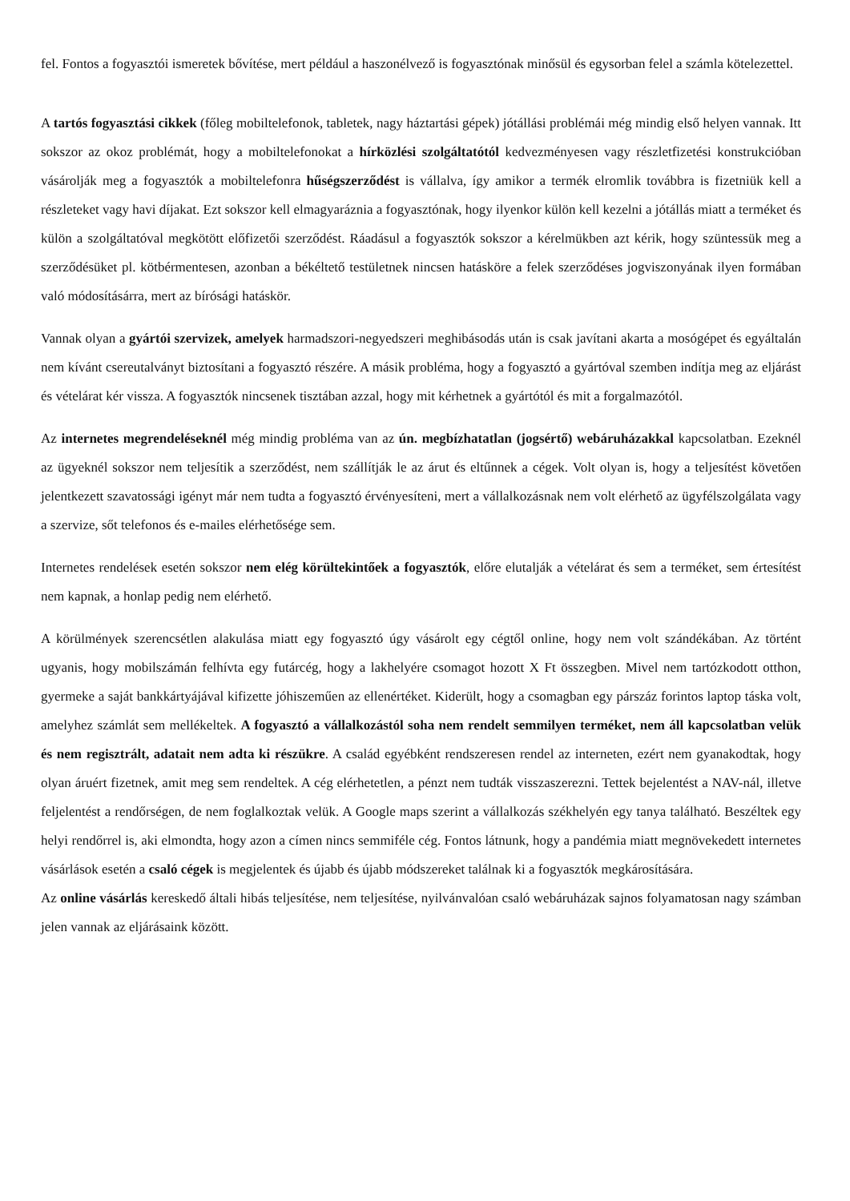fel. Fontos a fogyasztói ismeretek bővítése, mert például a haszonélvező is fogyasztónak minősül és egysorban felel a számla kötelezettel.
A tartós fogyasztási cikkek (főleg mobiltelefonok, tabletek, nagy háztartási gépek) jótállási problémái még mindig első helyen vannak. Itt sokszor az okoz problémát, hogy a mobiltelefonokat a hírközlési szolgáltatótól kedvezményesen vagy részletfizetési konstrukcióban vásárolják meg a fogyasztók a mobiltelefonra hűségszerződést is vállalva, így amikor a termék elromlik továbbra is fizetniük kell a részleteket vagy havi díjakat. Ezt sokszor kell elmagyaráznia a fogyasztónak, hogy ilyenkor külön kell kezelni a jótállás miatt a terméket és külön a szolgáltatóval megkötött előfizetői szerződést. Ráadásul a fogyasztók sokszor a kérelmükben azt kérik, hogy szüntessük meg a szerződésüket pl. kötbérmentesen, azonban a békéltető testületnek nincsen hatásköre a felek szerződéses jogviszonyának ilyen formában való módosításárra, mert az bírósági hatáskör.
Vannak olyan a gyártói szervizek, amelyek harmadszori-negyedszeri meghibásodás után is csak javítani akarta a mosógépet és egyáltalán nem kívánt csereutalványt biztosítani a fogyasztó részére. A másik probléma, hogy a fogyasztó a gyártóval szemben indítja meg az eljárást és vételárat kér vissza. A fogyasztók nincsenek tisztában azzal, hogy mit kérhetnek a gyártótól és mit a forgalmazótól.
Az internetes megrendeléseknél még mindig probléma van az ún. megbízhatatlan (jogsértő) webáruházakkal kapcsolatban. Ezeknél az ügyeknél sokszor nem teljesítik a szerződést, nem szállítják le az árut és eltűnnek a cégek. Volt olyan is, hogy a teljesítést követően jelentkezett szavatossági igényt már nem tudta a fogyasztó érvényesíteni, mert a vállalkozásnak nem volt elérhető az ügyfélszolgálata vagy a szervize, sőt telefonos és e-mailes elérhetősége sem.
Internetes rendelések esetén sokszor nem elég körültekintőek a fogyasztók, előre elutalják a vételárat és sem a terméket, sem értesítést nem kapnak, a honlap pedig nem elérhető.
A körülmények szerencsétlen alakulása miatt egy fogyasztó úgy vásárolt egy cégtől online, hogy nem volt szándékában. Az történt ugyanis, hogy mobilszámán felhívta egy futárcég, hogy a lakhelyére csomagot hozott X Ft összegben. Mivel nem tartózkodott otthon, gyermeke a saját bankkártyájával kifizette jóhiszeműen az ellenértéket. Kiderült, hogy a csomagban egy párszáz forintos laptop táska volt, amelyhez számlát sem mellékeltek. A fogyasztó a vállalkozástól soha nem rendelt semmilyen terméket, nem áll kapcsolatban velük és nem regisztrált, adatait nem adta ki részükre. A család egyébként rendszeresen rendel az interneten, ezért nem gyanakodtak, hogy olyan áruért fizetnek, amit meg sem rendeltek. A cég elérhetetlen, a pénzt nem tudták visszaszerezni. Tettek bejelentést a NAV-nál, illetve feljelentést a rendőrségen, de nem foglalkoztak velük. A Google maps szerint a vállalkozás székhelyén egy tanya található. Beszéltek egy helyi rendőrrel is, aki elmondta, hogy azon a címen nincs semmiféle cég. Fontos látnunk, hogy a pandémia miatt megnövekedett internetes vásárlások esetén a csaló cégek is megjelentek és újabb és újabb módszereket találnak ki a fogyasztók megkárosítására.
Az online vásárlás kereskedő általi hibás teljesítése, nem teljesítése, nyilvánvalóan csaló webáruházak sajnos folyamatosan nagy számban jelen vannak az eljárásaink között.